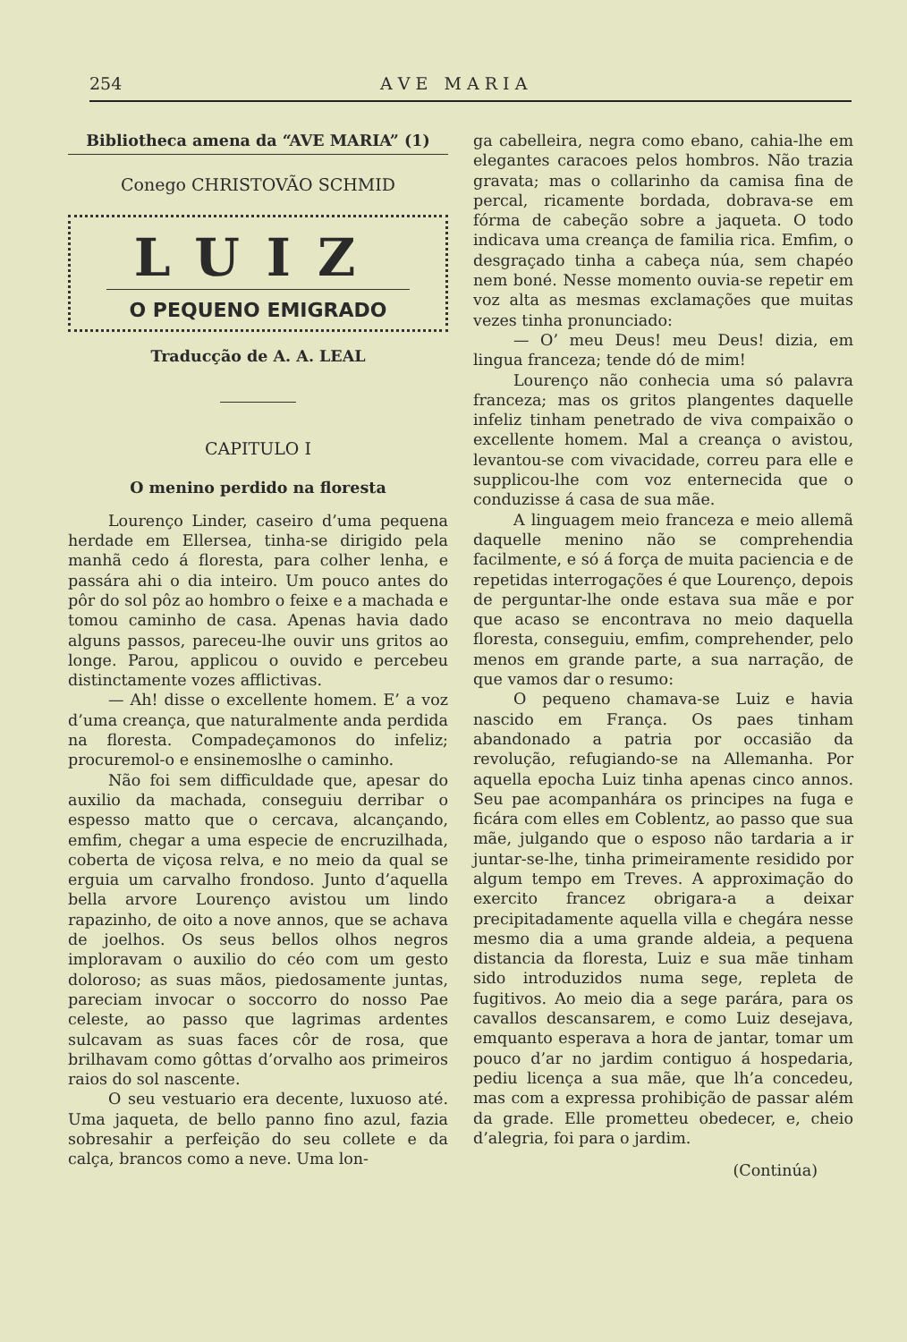254 A V E M A R I A
Bibliotheca amena da “AVE MARIA” (1)
Conego CHRISTOVÃO SCHMID
LUIZ
O PEQUENO EMIGRADO
Traducção de A. A. LEAL
CAPITULO I
O menino perdido na floresta
Lourenço Linder, caseiro d’uma pequena herdade em Ellersea, tinha-se dirigido pela manhã cedo á floresta, para colher lenha, e passára ahi o dia inteiro. Um pouco antes do pôr do sol pôz ao hombro o feixe e a machada e tomou caminho de casa. Apenas havia dado alguns passos, pareceu-lhe ouvir uns gritos ao longe. Parou, applicou o ouvido e percebeu distinctamente vozes afflictivas.
— Ah! disse o excellente homem. E’ a voz d’uma creança, que naturalmente anda perdida na floresta. Compadeçamonos do infeliz; procuremol-o e ensinemoslhe o caminho.
Não foi sem difficuldade que, apesar do auxilio da machada, conseguiu derribar o espesso matto que o cercava, alcançando, emfim, chegar a uma especie de encruzilhada, coberta de viçosa relva, e no meio da qual se erguia um carvalho frondoso. Junto d’aquella bella arvore Lourenço avistou um lindo rapazinho, de oito a nove annos, que se achava de joelhos. Os seus bellos olhos negros imploravam o auxilio do céo com um gesto doloroso; as suas mãos, piedosamente juntas, pareciam invocar o soccorro do nosso Pae celeste, ao passo que lagrimas ardentes sulcavam as suas faces côr de rosa, que brilhavam como gôttas d’orvalho aos primeiros raios do sol nascente.
O seu vestuario era decente, luxuoso até. Uma jaqueta, de bello panno fino azul, fazia sobresahir a perfeição do seu collete e da calça, brancos como a neve. Uma lon-
ga cabelleira, negra como ebano, cahia-lhe em elegantes caracoes pelos hombros. Não trazia gravata; mas o collarinho da camisa fina de percal, ricamente bordada, dobrava-se em fórma de cabeção sobre a jaqueta. O todo indicava uma creança de familia rica. Emfim, o desgraçado tinha a cabeça núa, sem chapéo nem boné. Nesse momento ouvia-se repetir em voz alta as mesmas exclamações que muitas vezes tinha pronunciado:
— O’ meu Deus! meu Deus! dizia, em lingua franceza; tende dó de mim!
Lourenço não conhecia uma só palavra franceza; mas os gritos plangentes daquelle infeliz tinham penetrado de viva compaixão o excellente homem. Mal a creança o avistou, levantou-se com vivacidade, correu para elle e supplicou-lhe com voz enternecida que o conduzisse á casa de sua mãe.
A linguagem meio franceza e meio allemã daquelle menino não se comprehendia facilmente, e só á força de muita paciencia e de repetidas interrogações é que Lourenço, depois de perguntar-lhe onde estava sua mãe e por que acaso se encontrava no meio daquella floresta, conseguiu, emfim, comprehender, pelo menos em grande parte, a sua narração, de que vamos dar o resumo:
O pequeno chamava-se Luiz e havia nascido em França. Os paes tinham abandonado a patria por occasião da revolução, refugiando-se na Allemanha. Por aquella epocha Luiz tinha apenas cinco annos. Seu pae acompanhára os principes na fuga e ficára com elles em Coblentz, ao passo que sua mãe, julgando que o esposo não tardaria a ir juntar-se-lhe, tinha primeiramente residido por algum tempo em Treves. A approximação do exercito francez obrigara-a a deixar precipitadamente aquella villa e chegára nesse mesmo dia a uma grande aldeia, a pequena distancia da floresta, Luiz e sua mãe tinham sido introduzidos numa sege, repleta de fugitivos. Ao meio dia a sege parára, para os cavallos descansarem, e como Luiz desejava, emquanto esperava a hora de jantar, tomar um pouco d’ar no jardim contiguo á hospedaria, pediu licença a sua mãe, que lh’a concedeu, mas com a expressa prohibição de passar além da grade. Elle prometteu obedecer, e, cheio d’alegria, foi para o jardim.
(Continúa)